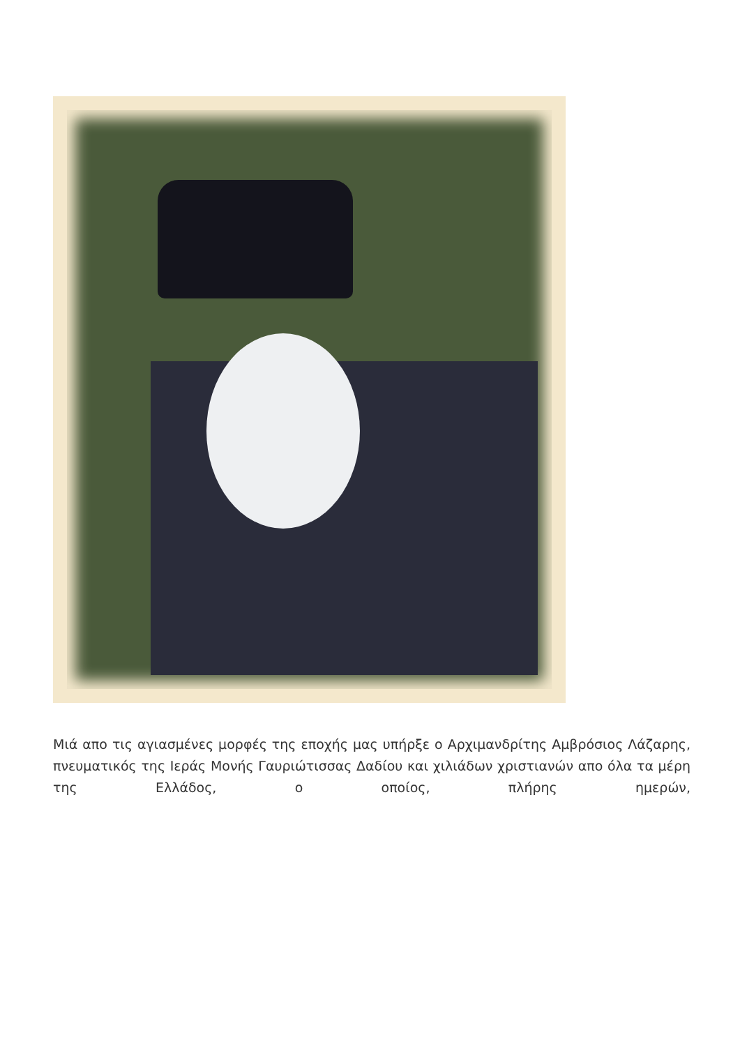Μιά απο τις αγιασμένες μορφές της εποχής μας υπήρξε ο Αρχιμανδρίτης Αμβρόσιος Λάζαρης, πνευματικός της Ιεράς Μονής Γαυριώτισσας Δαδίου και χιλιάδων χριστιανών απο όλα τα μέρη της Ελλάδος, ο οποίος, πλήρης ημερών,